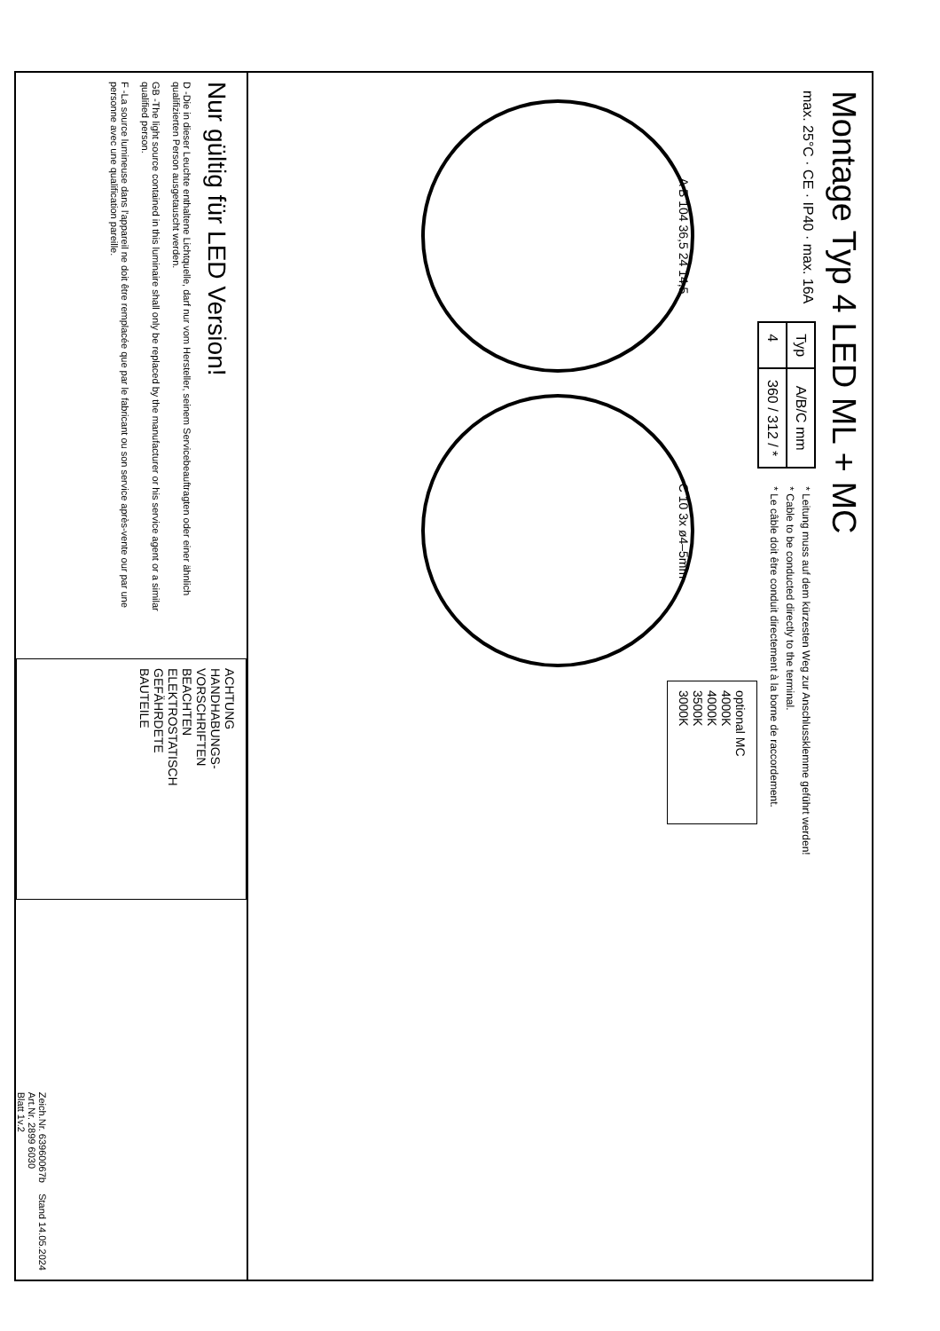Montage Typ 4 LED ML + MC
max. 25°C · CE · IP40 · max. 16A
| Typ | A/B/C mm |
| --- | --- |
| 4 | 360 / 312 / * |
* Leitung muss auf dem kürzesten Weg zur Anschlussklemme geführt werden!
* Cable to be conducted directly to the terminal.
* Le câble doit être conduit directement à la borne de raccordement.
A B 104 36,5 24 14,5
C 10 3x ø4–5mm
optional MC
4000K
4000K
3500K
3000K
Nur gültig für LED Version!
D -Die in dieser Leuchte enthaltene Lichtquelle, darf nur vom Hersteller, seinem Servicebeauftragten oder einer ähnlich qualifizierten Person ausgetauscht werden.
GB -The light source contained in this luminaire shall only be replaced by the manufacturer or his service agent or a similar qualified person.
F -La source lumineuse dans l'appareil ne doit être remplacée que par le fabricant ou son service après-vente our par une personne avec une qualification pareille.
ACHTUNG
HANDHABUNGS-
VORSCHRIFTEN
BEACHTEN
ELEKTROSTATISCH
GEFÄHRDETE
BAUTEILE
Zeich.Nr. 63960067b Stand 14.05.2024
Art.Nr. 2899 6030
Blatt 1v.2